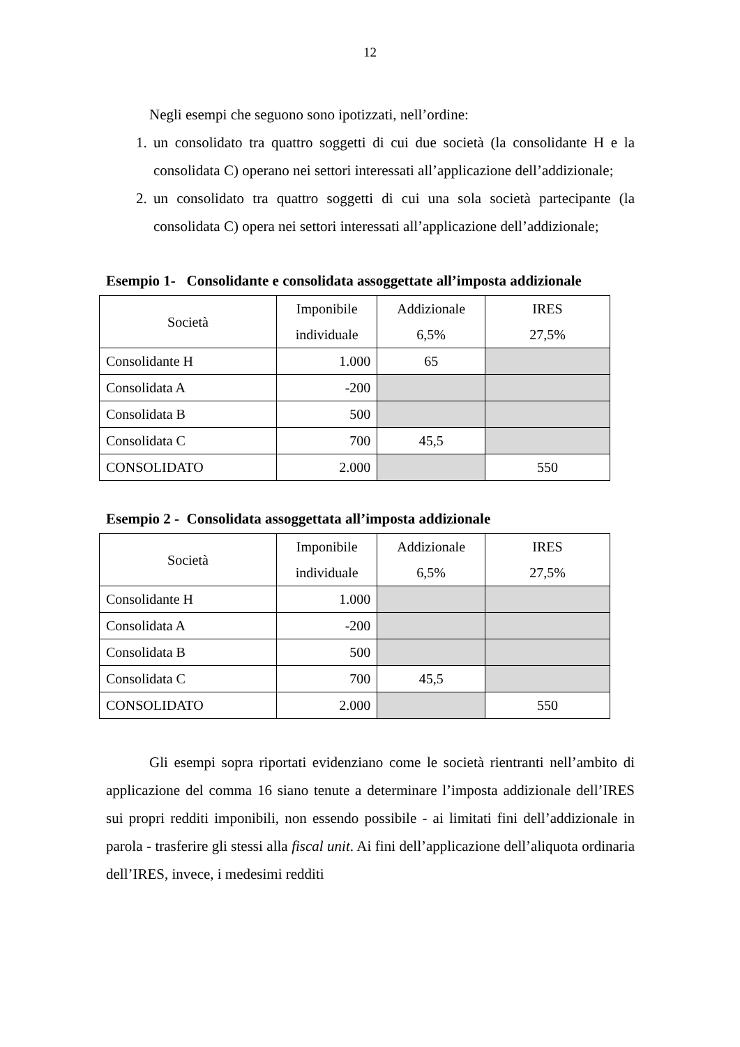12
Negli esempi che seguono sono ipotizzati, nell’ordine:
1. un consolidato tra quattro soggetti di cui due società (la consolidante H e la consolidata C) operano nei settori interessati all’applicazione dell’addizionale;
2. un consolidato tra quattro soggetti di cui una sola società partecipante (la consolidata C) opera nei settori interessati all’applicazione dell’addizionale;
Esempio 1- Consolidante e consolidata assoggettate all’imposta addizionale
| Società | Imponibile individuale | Addizionale 6,5% | IRES 27,5% |
| --- | --- | --- | --- |
| Consolidante H | 1.000 | 65 | |
| Consolidata A | -200 | | |
| Consolidata B | 500 | | |
| Consolidata C | 700 | 45,5 | |
| CONSOLIDATO | 2.000 | | 550 |
Esempio 2 - Consolidata assoggettata all’imposta addizionale
| Società | Imponibile individuale | Addizionale 6,5% | IRES 27,5% |
| --- | --- | --- | --- |
| Consolidante H | 1.000 | | |
| Consolidata A | -200 | | |
| Consolidata B | 500 | | |
| Consolidata C | 700 | 45,5 | |
| CONSOLIDATO | 2.000 | | 550 |
Gli esempi sopra riportati evidenziano come le società rientranti nell’ambito di applicazione del comma 16 siano tenute a determinare l’imposta addizionale dell’IRES sui propri redditi imponibili, non essendo possibile - ai limitati fini dell’addizionale in parola - trasferire gli stessi alla fiscal unit. Ai fini dell’applicazione dell’aliquota ordinaria dell’IRES, invece, i medesimi redditi